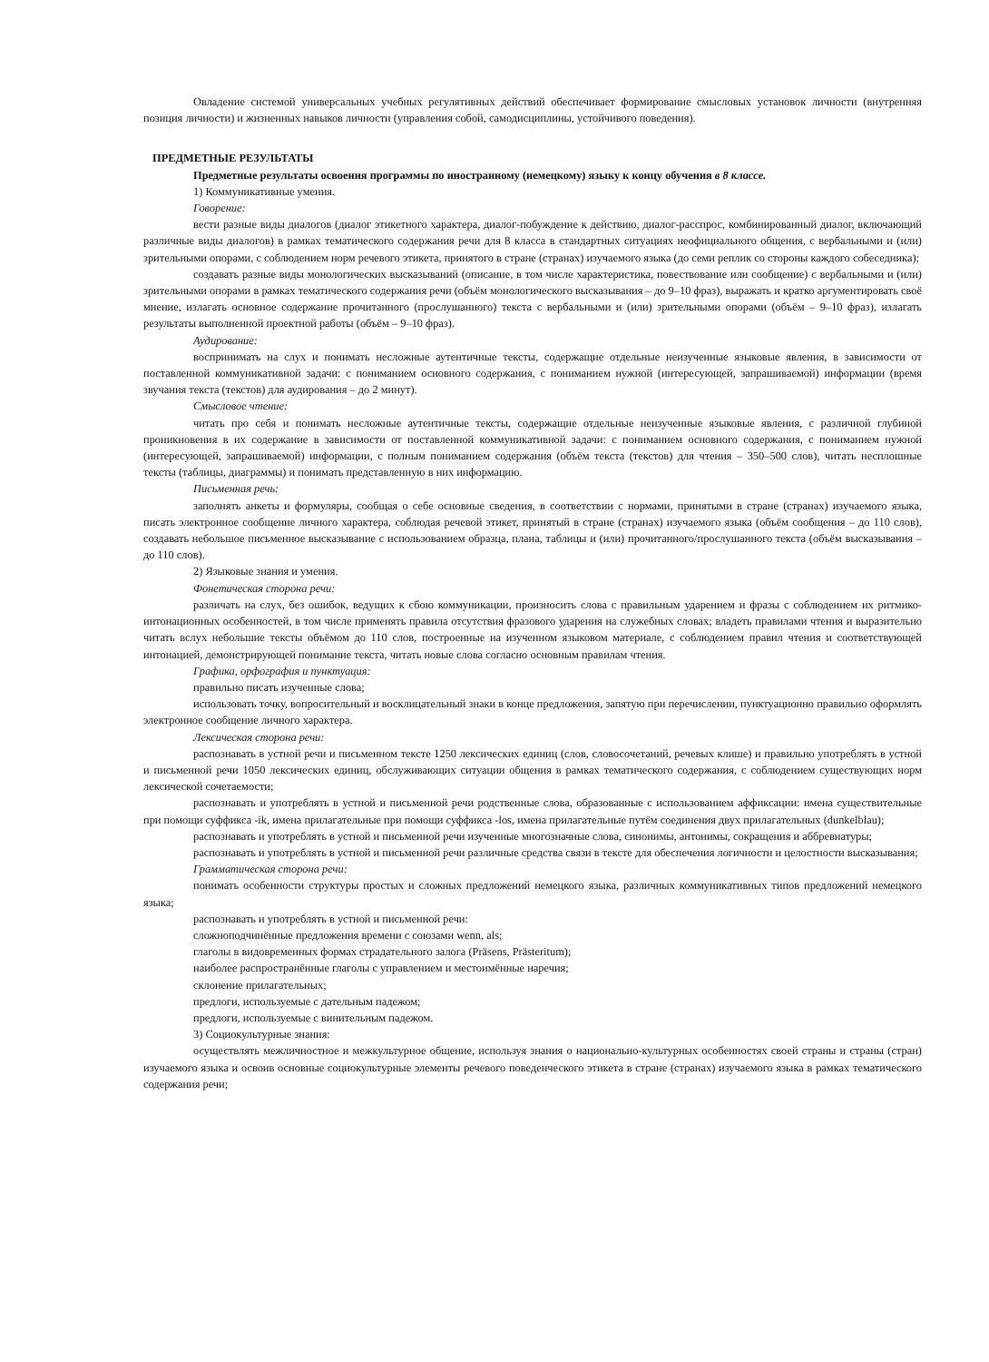Овладение системой универсальных учебных регулятивных действий обеспечивает формирование смысловых установок личности (внутренняя позиция личности) и жизненных навыков личности (управления собой, самодисциплины, устойчивого поведения).
ПРЕДМЕТНЫЕ РЕЗУЛЬТАТЫ
Предметные результаты освоения программы по иностранному (немецкому) языку к концу обучения в 8 классе.
1) Коммуникативные умения.
Говорение:
вести разные виды диалогов (диалог этикетного характера, диалог-побуждение к действию, диалог-расспрос, комбинированный диалог, включающий различные виды диалогов) в рамках тематического содержания речи для 8 класса в стандартных ситуациях неофициального общения, с вербальными и (или) зрительными опорами, с соблюдением норм речевого этикета, принятого в стране (странах) изучаемого языка (до семи реплик со стороны каждого собеседника);
создавать разные виды монологических высказываний (описание, в том числе характеристика, повествование или сообщение) с вербальными и (или) зрительными опорами в рамках тематического содержания речи (объём монологического высказывания – до 9–10 фраз), выражать и кратко аргументировать своё мнение, излагать основное содержание прочитанного (прослушанного) текста с вербальными и (или) зрительными опорами (объём – 9–10 фраз), излагать результаты выполненной проектной работы (объём – 9–10 фраз).
Аудирование:
воспринимать на слух и понимать несложные аутентичные тексты, содержащие отдельные неизученные языковые явления, в зависимости от поставленной коммуникативной задачи: с пониманием основного содержания, с пониманием нужной (интересующей, запрашиваемой) информации (время звучания текста (текстов) для аудирования – до 2 минут).
Смысловое чтение:
читать про себя и понимать несложные аутентичные тексты, содержащие отдельные неизученные языковые явления, с различной глубиной проникновения в их содержание в зависимости от поставленной коммуникативной задачи: с пониманием основного содержания, с пониманием нужной (интересующей, запрашиваемой) информации, с полным пониманием содержания (объём текста (текстов) для чтения – 350–500 слов), читать несплошные тексты (таблицы, диаграммы) и понимать представленную в них информацию.
Письменная речь:
заполнять анкеты и формуляры, сообщая о себе основные сведения, в соответствии с нормами, принятыми в стране (странах) изучаемого языка, писать электронное сообщение личного характера, соблюдая речевой этикет, принятый в стране (странах) изучаемого языка (объём сообщения – до 110 слов), создавать небольшое письменное высказывание с использованием образца, плана, таблицы и (или) прочитанного/прослушанного текста (объём высказывания – до 110 слов).
2) Языковые знания и умения.
Фонетическая сторона речи:
различать на слух, без ошибок, ведущих к сбою коммуникации, произносить слова с правильным ударением и фразы с соблюдением их ритмико-интонационных особенностей, в том числе применять правила отсутствия фразового ударения на служебных словах; владеть правилами чтения и выразительно читать вслух небольшие тексты объёмом до 110 слов, построенные на изученном языковом материале, с соблюдением правил чтения и соответствующей интонацией, демонстрирующей понимание текста, читать новые слова согласно основным правилам чтения.
Графика, орфография и пунктуация:
правильно писать изученные слова;
использовать точку, вопросительный и восклицательный знаки в конце предложения, запятую при перечислении, пунктуационно правильно оформлять электронное сообщение личного характера.
Лексическая сторона речи:
распознавать в устной речи и письменном тексте 1250 лексических единиц (слов, словосочетаний, речевых клише) и правильно употреблять в устной и письменной речи 1050 лексических единиц, обслуживающих ситуации общения в рамках тематического содержания, с соблюдением существующих норм лексической сочетаемости;
распознавать и употреблять в устной и письменной речи родственные слова, образованные с использованием аффиксации: имена существительные при помощи суффикса -ik, имена прилагательные при помощи суффикса -los, имена прилагательные путём соединения двух прилагательных (dunkelblau);
распознавать и употреблять в устной и письменной речи изученные многозначные слова, синонимы, антонимы, сокращения и аббревиатуры;
распознавать и употреблять в устной и письменной речи различные средства связи в тексте для обеспечения логичности и целостности высказывания;
Грамматическая сторона речи:
понимать особенности структуры простых и сложных предложений немецкого языка, различных коммуникативных типов предложений немецкого языка;
распознавать и употреблять в устной и письменной речи:
сложноподчинённые предложения времени с союзами wenn, als;
глаголы в видовременных формах страдательного залога (Präsens, Prästeritum);
наиболее распространённые глаголы с управлением и местоимённые наречия;
склонение прилагательных;
предлоги, используемые с дательным падежом;
предлоги, используемые с винительным падежом.
3) Социокультурные знания:
осуществлять межличностное и межкультурное общение, используя знания о национально-культурных особенностях своей страны и страны (стран) изучаемого языка и освоив основные социокультурные элементы речевого поведенческого этикета в стране (странах) изучаемого языка в рамках тематического содержания речи;